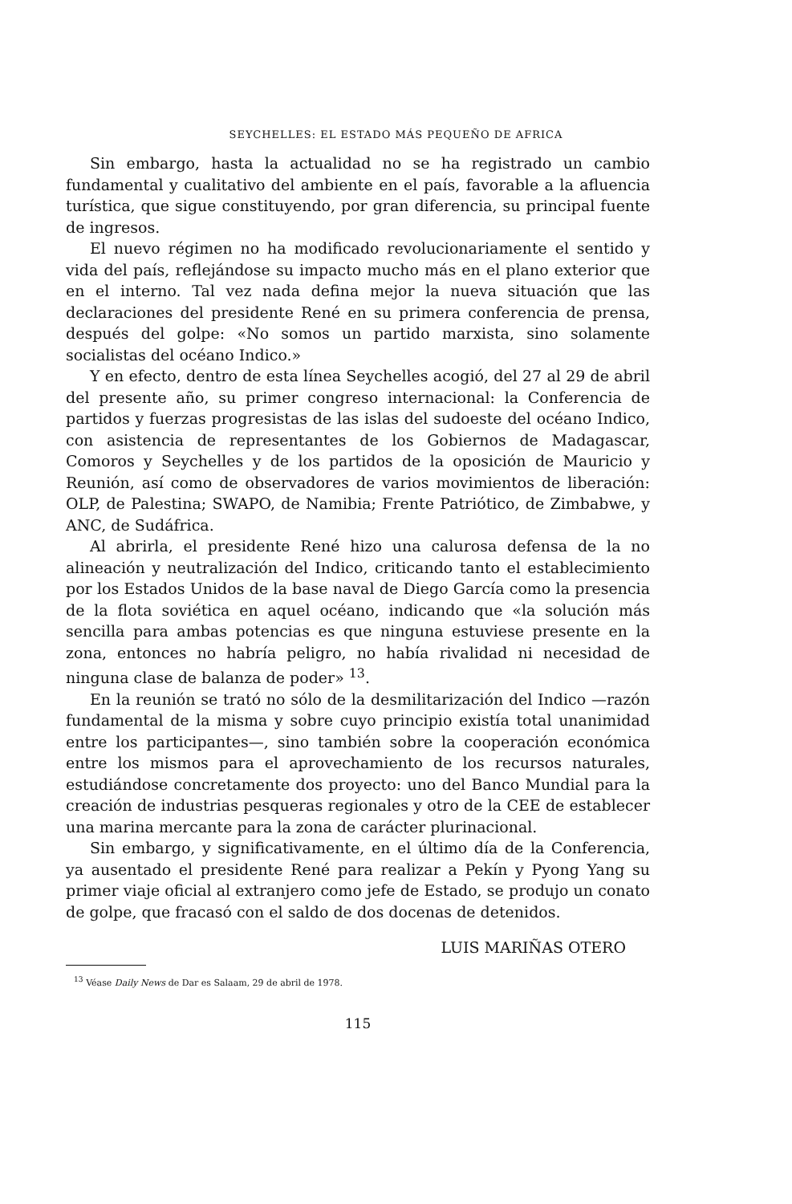SEYCHELLES: EL ESTADO MÁS PEQUEÑO DE AFRICA
Sin embargo, hasta la actualidad no se ha registrado un cambio fundamental y cualitativo del ambiente en el país, favorable a la afluencia turística, que sigue constituyendo, por gran diferencia, su principal fuente de ingresos.
El nuevo régimen no ha modificado revolucionariamente el sentido y vida del país, reflejándose su impacto mucho más en el plano exterior que en el interno. Tal vez nada defina mejor la nueva situación que las declaraciones del presidente René en su primera conferencia de prensa, después del golpe: «No somos un partido marxista, sino solamente socialistas del océano Indico.»
Y en efecto, dentro de esta línea Seychelles acogió, del 27 al 29 de abril del presente año, su primer congreso internacional: la Conferencia de partidos y fuerzas progresistas de las islas del sudoeste del océano Indico, con asistencia de representantes de los Gobiernos de Madagascar, Comoros y Seychelles y de los partidos de la oposición de Mauricio y Reunión, así como de observadores de varios movimientos de liberación: OLP, de Palestina; SWAPO, de Namibia; Frente Patriótico, de Zimbabwe, y ANC, de Sudáfrica.
Al abrirla, el presidente René hizo una calurosa defensa de la no alineación y neutralización del Indico, criticando tanto el establecimiento por los Estados Unidos de la base naval de Diego García como la presencia de la flota soviética en aquel océano, indicando que «la solución más sencilla para ambas potencias es que ninguna estuviese presente en la zona, entonces no habría peligro, no había rivalidad ni necesidad de ninguna clase de balanza de poder» <sup>13</sup>.
En la reunión se trató no sólo de la desmilitarización del Indico —razón fundamental de la misma y sobre cuyo principio existía total unanimidad entre los participantes—, sino también sobre la cooperación económica entre los mismos para el aprovechamiento de los recursos naturales, estudiándose concretamente dos proyecto: uno del Banco Mundial para la creación de industrias pesqueras regionales y otro de la CEE de establecer una marina mercante para la zona de carácter plurinacional.
Sin embargo, y significativamente, en el último día de la Conferencia, ya ausentado el presidente René para realizar a Pekín y Pyong Yang su primer viaje oficial al extranjero como jefe de Estado, se produjo un conato de golpe, que fracasó con el saldo de dos docenas de detenidos.
LUIS MARIÑAS OTERO
<sup>13</sup> Véase Daily News de Dar es Salaam, 29 de abril de 1978.
115